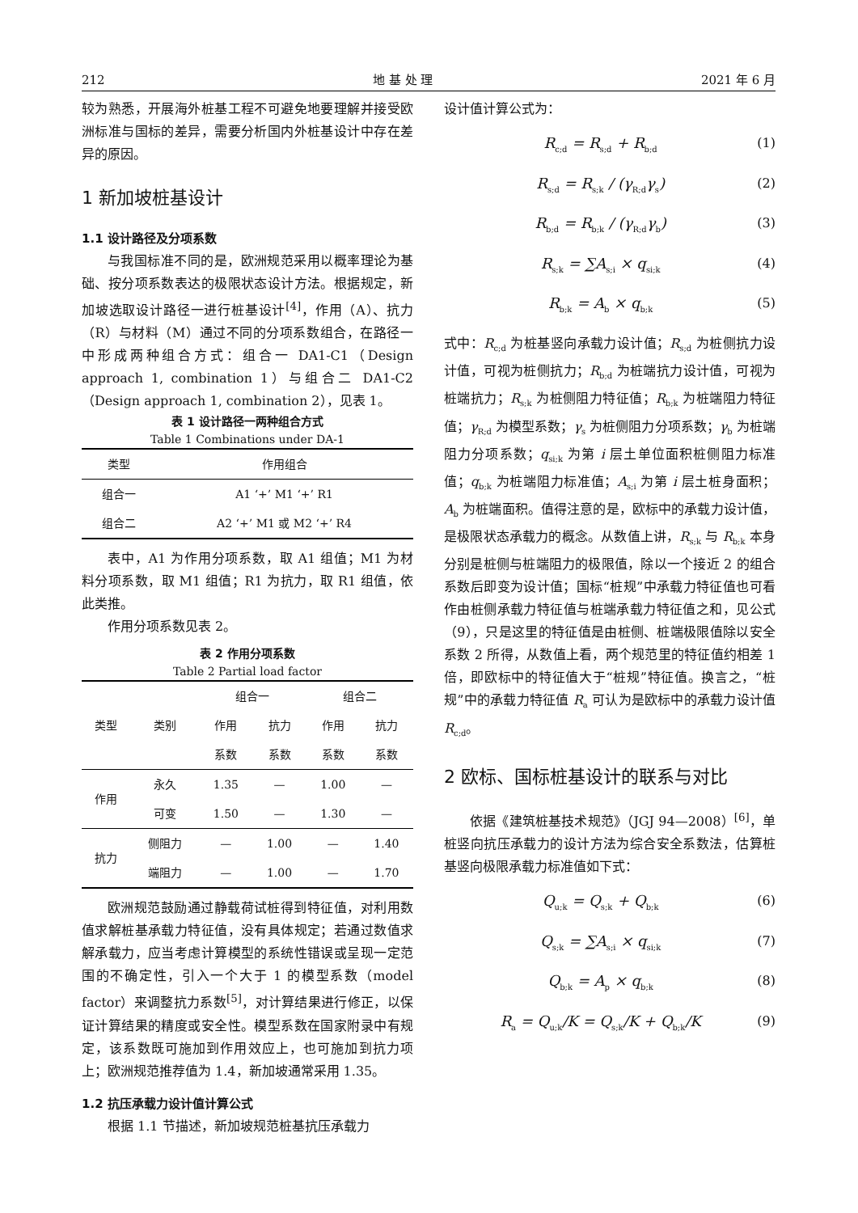212 地 基 处 理 2021 年 6 月
较为熟悉，开展海外桩基工程不可避免地要理解并接受欧洲标准与国标的差异，需要分析国内外桩基设计中存在差异的原因。
1 新加坡桩基设计
1.1 设计路径及分项系数
与我国标准不同的是，欧洲规范采用以概率理论为基础、按分项系数表达的极限状态设计方法。根据规定，新加坡选取设计路径一进行桩基设计<sup>[4]</sup>，作用（A）、抗力（R）与材料（M）通过不同的分项系数组合，在路径一中形成两种组合方式：组合一 DA1-C1（Design approach 1, combination 1）与组合二 DA1-C2（Design approach 1, combination 2），见表 1。
表 1 设计路径一两种组合方式
Table 1 Combinations under DA-1
| 类型 | 作用组合 |
| --- | --- |
| 组合一 | A1 ‘+’ M1 ‘+’ R1 |
| 组合二 | A2 ‘+’ M1 或 M2 ‘+’ R4 |
表中，A1 为作用分项系数，取 A1 组值；M1 为材料分项系数，取 M1 组值；R1 为抗力，取 R1 组值，依此类推。
作用分项系数见表 2。
表 2 作用分项系数
Table 2 Partial load factor
| 类型 | 类别 | 组合一 | | 组合二 | |
| --- | --- | --- | --- | --- | --- |
| | | 作用 | 抗力 | 作用 | 抗力 |
| | | 系数 | 系数 | 系数 | 系数 |
| 作用 | 永久 | 1.35 | — | 1.00 | — |
| | 可变 | 1.50 | — | 1.30 | — |
| 抗力 | 侧阻力 | — | 1.00 | — | 1.40 |
| | 端阻力 | — | 1.00 | — | 1.70 |
欧洲规范鼓励通过静载荷试桩得到特征值，对利用数值求解桩基承载力特征值，没有具体规定；若通过数值求解承载力，应当考虑计算模型的系统性错误或呈现一定范围的不确定性，引入一个大于 1 的模型系数（model factor）来调整抗力系数<sup>[5]</sup>，对计算结果进行修正，以保证计算结果的精度或安全性。模型系数在国家附录中有规定，该系数既可施加到作用效应上，也可施加到抗力项上；欧洲规范推荐值为 1.4，新加坡通常采用 1.35。
1.2 抗压承载力设计值计算公式
根据 1.1 节描述，新加坡规范桩基抗压承载力
设计值计算公式为：
R<sub>c;d</sub> = R<sub>s;d</sub> + R<sub>b;d</sub> (1)
R<sub>s;d</sub> = R<sub>s;k</sub> / (γ<sub>R;d</sub>γ<sub>s</sub>) (2)
R<sub>b;d</sub> = R<sub>b;k</sub> / (γ<sub>R;d</sub>γ<sub>b</sub>) (3)
R<sub>s;k</sub> = ∑A<sub>s;i</sub> × q<sub>si;k</sub> (4)
R<sub>b;k</sub> = A<sub>b</sub> × q<sub>b;k</sub> (5)
式中：R<sub>c;d</sub> 为桩基竖向承载力设计值；R<sub>s;d</sub> 为桩侧抗力设计值，可视为桩侧抗力；R<sub>b;d</sub> 为桩端抗力设计值，可视为桩端抗力；R<sub>s;k</sub> 为桩侧阻力特征值；R<sub>b;k</sub> 为桩端阻力特征值；γ<sub>R;d</sub> 为模型系数；γ<sub>s</sub> 为桩侧阻力分项系数；γ<sub>b</sub> 为桩端阻力分项系数；q<sub>si;k</sub> 为第 i 层土单位面积桩侧阻力标准值；q<sub>b;k</sub> 为桩端阻力标准值；A<sub>s;i</sub> 为第 i 层土桩身面积；A<sub>b</sub> 为桩端面积。值得注意的是，欧标中的承载力设计值，是极限状态承载力的概念。从数值上讲，R<sub>s;k</sub> 与 R<sub>b;k</sub> 本身分别是桩侧与桩端阻力的极限值，除以一个接近 2 的组合系数后即变为设计值；国标“桩规”中承载力特征值也可看作由桩侧承载力特征值与桩端承载力特征值之和，见公式（9），只是这里的特征值是由桩侧、桩端极限值除以安全系数 2 所得，从数值上看，两个规范里的特征值约相差 1 倍，即欧标中的特征值大于“桩规”特征值。换言之，“桩规”中的承载力特征值 R<sub>a</sub> 可认为是欧标中的承载力设计值 R<sub>c;d</sub>。
2 欧标、国标桩基设计的联系与对比
依据《建筑桩基技术规范》（JGJ 94—2008）<sup>[6]</sup>，单桩竖向抗压承载力的设计方法为综合安全系数法，估算桩基竖向极限承载力标准值如下式：
Q<sub>u;k</sub> = Q<sub>s;k</sub> + Q<sub>b;k</sub> (6)
Q<sub>s;k</sub> = ∑A<sub>s;i</sub> × q<sub>si;k</sub> (7)
Q<sub>b;k</sub> = A<sub>p</sub> × q<sub>b;k</sub> (8)
R<sub>a</sub> = Q<sub>u;k</sub>/K = Q<sub>s;k</sub>/K + Q<sub>b;k</sub>/K (9)